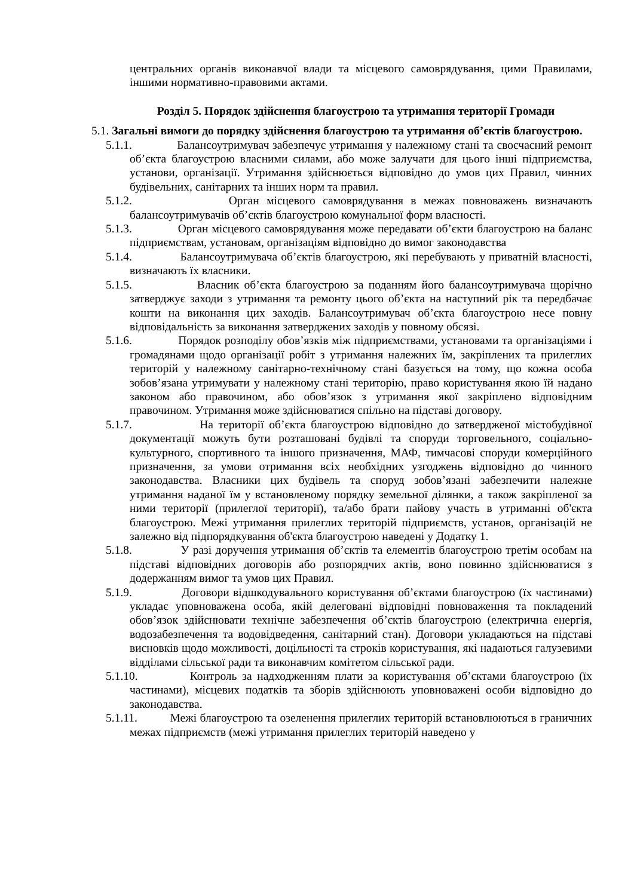центральних органів виконавчої влади та місцевого самоврядування, цими Правилами, іншими нормативно-правовими актами.
Розділ 5. Порядок здійснення благоустрою та утримання території Громади
5.1. Загальні вимоги до порядку здійснення благоустрою та утримання об’єктів благоустрою.
5.1.1. Балансоутримувач забезпечує утримання у належному стані та своєчасний ремонт об’єкта благоустрою власними силами, або може залучати для цього інші підприємства, установи, організації. Утримання здійснюється відповідно до умов цих Правил, чинних будівельних, санітарних та інших норм та правил.
5.1.2. Орган місцевого самоврядування в межах повноважень визначають балансоутримувачів об’єктів благоустрою комунальної форм власності.
5.1.3. Орган місцевого самоврядування може передавати об’єкти благоустрою на баланс підприємствам, установам, організаціям відповідно до вимог законодавства
5.1.4. Балансоутримувача об’єктів благоустрою, які перебувають у приватній власності, визначають їх власники.
5.1.5. Власник об’єкта благоустрою за поданням його балансоутримувача щорічно затверджує заходи з утримання та ремонту цього об’єкта на наступний рік та передбачає кошти на виконання цих заходів. Балансоутримувач об’єкта благоустрою несе повну відповідальність за виконання затверджених заходів у повному обсязі.
5.1.6. Порядок розподілу обов’язків між підприємствами, установами та організаціями і громадянами щодо організації робіт з утримання належних їм, закріплених та прилеглих територій у належному санітарно-технічному стані базується на тому, що кожна особа зобов’язана утримувати у належному стані територію, право користування якою їй надано законом або правочином, або обов’язок з утримання якої закріплено відповідним правочином. Утримання може здійснюватися спільно на підставі договору.
5.1.7. На території об’єкта благоустрою відповідно до затвердженої містобудівної документації можуть бути розташовані будівлі та споруди торговельного, соціально-культурного, спортивного та іншого призначення, МАФ, тимчасові споруди комерційного призначення, за умови отримання всіх необхідних узгоджень відповідно до чинного законодавства. Власники цих будівель та споруд зобов’язані забезпечити належне утримання наданої їм у встановленому порядку земельної ділянки, а також закріпленої за ними території (прилеглої території), та/або брати пайову участь в утриманні об'єкта благоустрою. Межі утримання прилеглих територій підприємств, установ, організацій не залежно від підпорядкування об'єкта благоустрою наведені у Додатку 1.
5.1.8. У разі доручення утримання об’єктів та елементів благоустрою третім особам на підставі відповідних договорів або розпорядчих актів, воно повинно здійснюватися з додержанням вимог та умов цих Правил.
5.1.9. Договори відшкодувального користування об’єктами благоустрою (їх частинами) укладає уповноважена особа, якій делеговані відповідні повноваження та покладений обов’язок здійснювати технічне забезпечення об’єктів благоустрою (електрична енергія, водозабезпечення та водовідведення, санітарний стан). Договори укладаються на підставі висновків щодо можливості, доцільності та строків користування, які надаються галузевими відділами сільської ради та виконавчим комітетом сільської ради.
5.1.10. Контроль за надходженням плати за користування об’єктами благоустрою (їх частинами), місцевих податків та зборів здійснюють уповноважені особи відповідно до законодавства.
5.1.11. Межі благоустрою та озеленення прилеглих територій встановлюються в граничних межах підприємств (межі утримання прилеглих територій наведено у